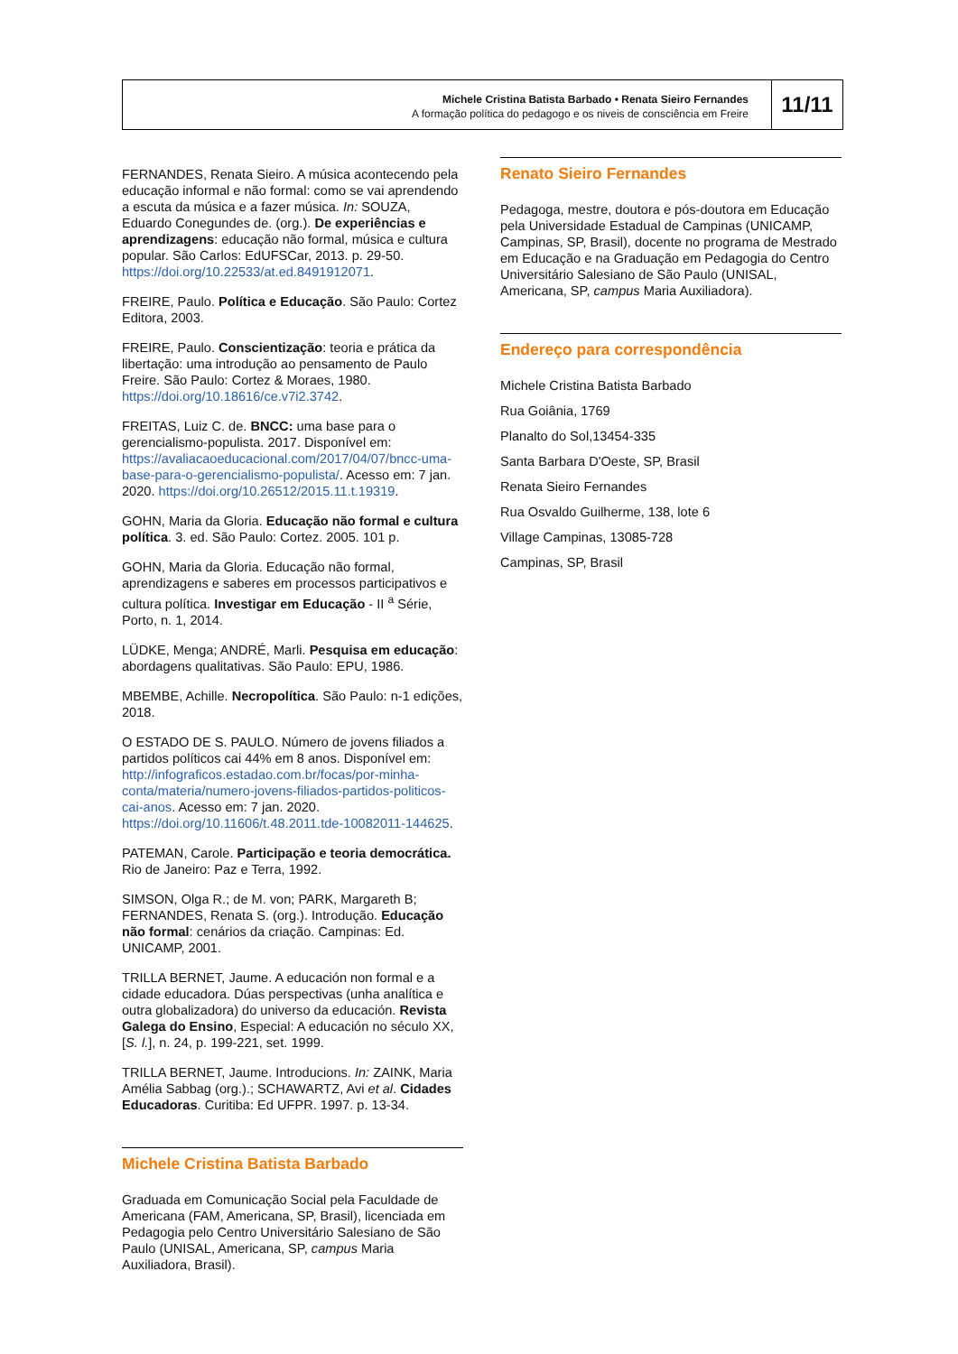Michele Cristina Batista Barbado • Renata Sieiro Fernandes
A formação política do pedagogo e os niveis de consciência em Freire
11/11
FERNANDES, Renata Sieiro. A música acontecendo pela educação informal e não formal: como se vai aprendendo a escuta da música e a fazer música. In: SOUZA, Eduardo Conegundes de. (org.). De experiências e aprendizagens: educação não formal, música e cultura popular. São Carlos: EdUFSCar, 2013. p. 29-50. https://doi.org/10.22533/at.ed.8491912071.
FREIRE, Paulo. Política e Educação. São Paulo: Cortez Editora, 2003.
FREIRE, Paulo. Conscientização: teoria e prática da libertação: uma introdução ao pensamento de Paulo Freire. São Paulo: Cortez & Moraes, 1980. https://doi.org/10.18616/ce.v7i2.3742.
FREITAS, Luiz C. de. BNCC: uma base para o gerencialismo-populista. 2017. Disponível em: https://avaliacaoeducacional.com/2017/04/07/bncc-uma-base-para-o-gerencialismo-populista/. Acesso em: 7 jan. 2020. https://doi.org/10.26512/2015.11.t.19319.
GOHN, Maria da Gloria. Educação não formal e cultura política. 3. ed. São Paulo: Cortez. 2005. 101 p.
GOHN, Maria da Gloria. Educação não formal, aprendizagens e saberes em processos participativos e cultura política. Investigar em Educação - II <sup>a</sup> Série, Porto, n. 1, 2014.
LÜDKE, Menga; ANDRÉ, Marli. Pesquisa em educação: abordagens qualitativas. São Paulo: EPU, 1986.
MBEMBE, Achille. Necropolítica. São Paulo: n-1 edições, 2018.
O ESTADO DE S. PAULO. Número de jovens filiados a partidos políticos cai 44% em 8 anos. Disponível em: http://infograficos.estadao.com.br/focas/por-minha-conta/materia/numero-jovens-filiados-partidos-politicos-cai-anos. Acesso em: 7 jan. 2020. https://doi.org/10.11606/t.48.2011.tde-10082011-144625.
PATEMAN, Carole. Participação e teoria democrática. Rio de Janeiro: Paz e Terra, 1992.
SIMSON, Olga R.; de M. von; PARK, Margareth B; FERNANDES, Renata S. (org.). Introdução. Educação não formal: cenários da criação. Campinas: Ed. UNICAMP, 2001.
TRILLA BERNET, Jaume. A educación non formal e a cidade educadora. Dúas perspectivas (unha analítica e outra globalizadora) do universo da educación. Revista Galega do Ensino, Especial: A educación no século XX, [S. l.], n. 24, p. 199-221, set. 1999.
TRILLA BERNET, Jaume. Introducions. In: ZAINK, Maria Amélia Sabbag (org.).; SCHAWARTZ, Avi et al. Cidades Educadoras. Curitiba: Ed UFPR. 1997. p. 13-34.
Michele Cristina Batista Barbado
Graduada em Comunicação Social pela Faculdade de Americana (FAM, Americana, SP, Brasil), licenciada em Pedagogia pelo Centro Universitário Salesiano de São Paulo (UNISAL, Americana, SP, campus Maria Auxiliadora, Brasil).
Renato Sieiro Fernandes
Pedagoga, mestre, doutora e pós-doutora em Educação pela Universidade Estadual de Campinas (UNICAMP, Campinas, SP, Brasil), docente no programa de Mestrado em Educação e na Graduação em Pedagogia do Centro Universitário Salesiano de São Paulo (UNISAL, Americana, SP, campus Maria Auxiliadora).
Endereço para correspondência
Michele Cristina Batista Barbado
Rua Goiânia, 1769
Planalto do Sol,13454-335
Santa Barbara D'Oeste, SP, Brasil
Renata Sieiro Fernandes
Rua Osvaldo Guilherme, 138, lote 6
Village Campinas, 13085-728
Campinas, SP, Brasil